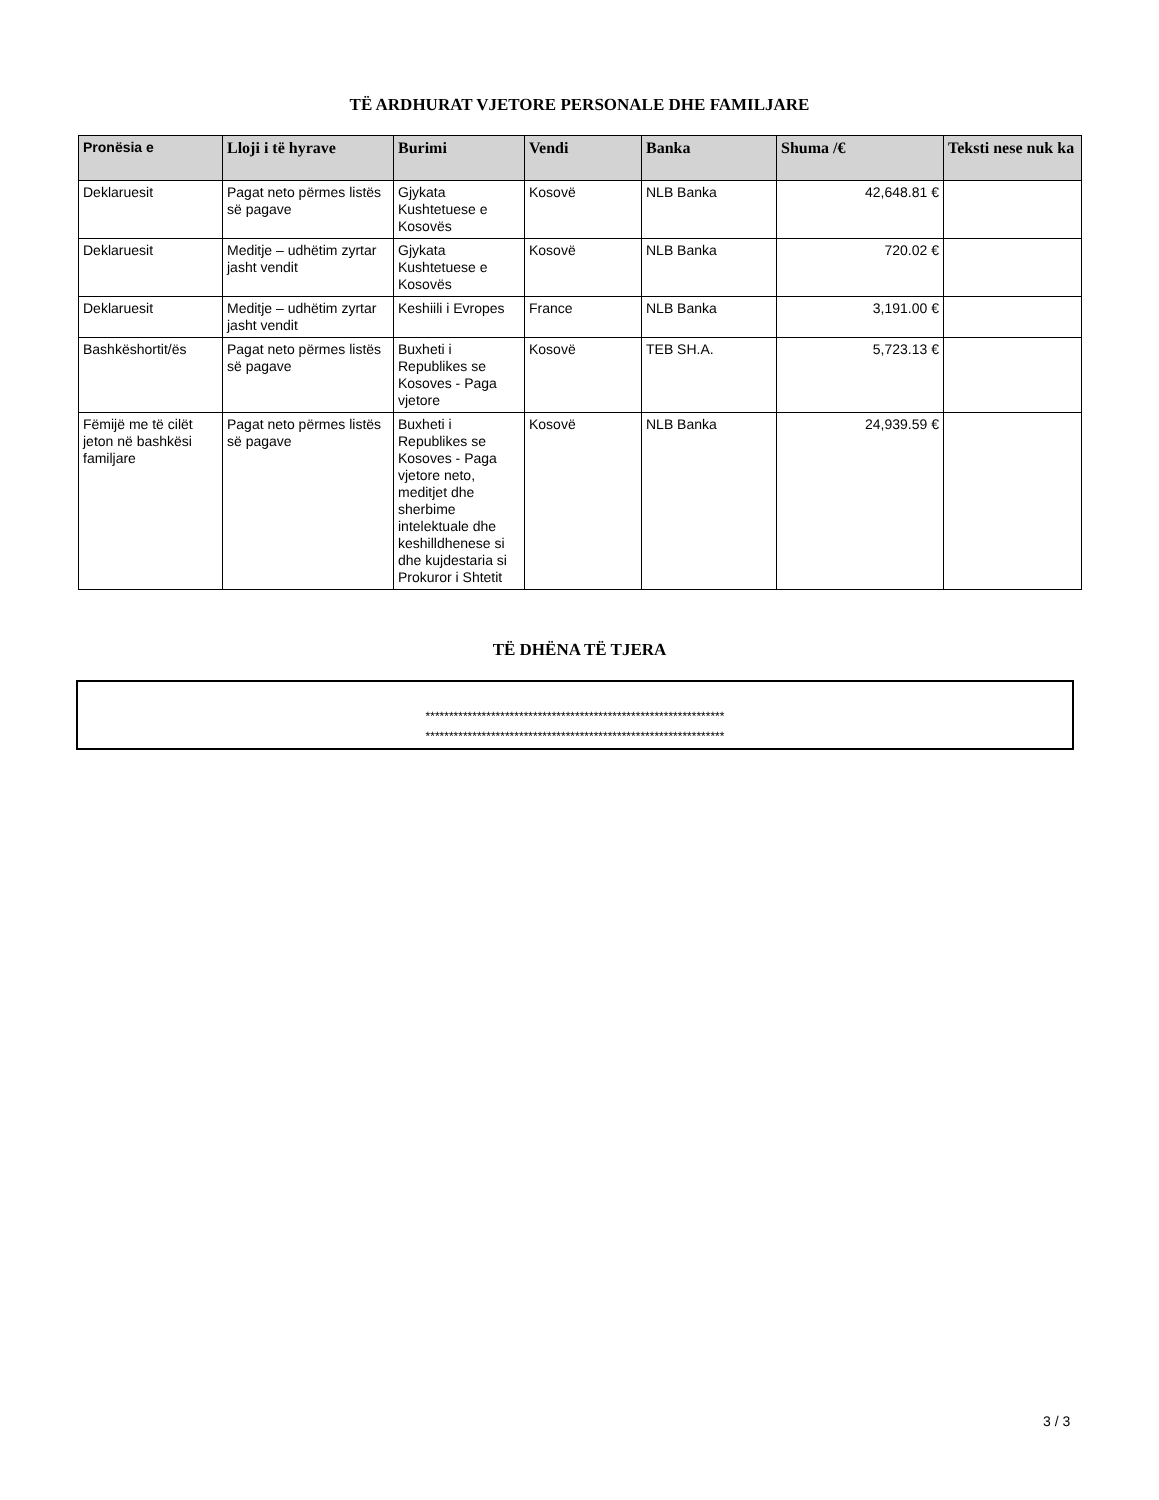TË ARDHURAT VJETORE PERSONALE DHE FAMILJARE
| Pronësia e | Lloji i të hyrave | Burimi | Vendi | Banka | Shuma /€ | Teksti nese nuk ka |
| --- | --- | --- | --- | --- | --- | --- |
| Deklaruesit | Pagat neto përmes listës së pagave | Gjykata Kushtetuese e Kosovës | Kosovë | NLB Banka | 42,648.81 € | |
| Deklaruesit | Meditje – udhëtim zyrtar jasht vendit | Gjykata Kushtetuese e Kosovës | Kosovë | NLB Banka | 720.02 € | |
| Deklaruesit | Meditje – udhëtim zyrtar jasht vendit | Keshiili i Evropes | France | NLB Banka | 3,191.00 € | |
| Bashkëshortit/ës | Pagat neto përmes listës së pagave | Buxheti i Republikes se Kosoves - Paga vjetore | Kosovë | TEB SH.A. | 5,723.13 € | |
| Fëmijë me të cilët jeton në bashkësi familjare | Pagat neto përmes listës së pagave | Buxheti i Republikes se Kosoves - Paga vjetore neto, meditjet dhe sherbime intelektuale dhe keshilldhenese si dhe kujdestaria si Prokuror i Shtetit | Kosovë | NLB Banka | 24,939.59 € | |
TË DHËNA TË TJERA
****************************************************************
****************************************************************
3 / 3